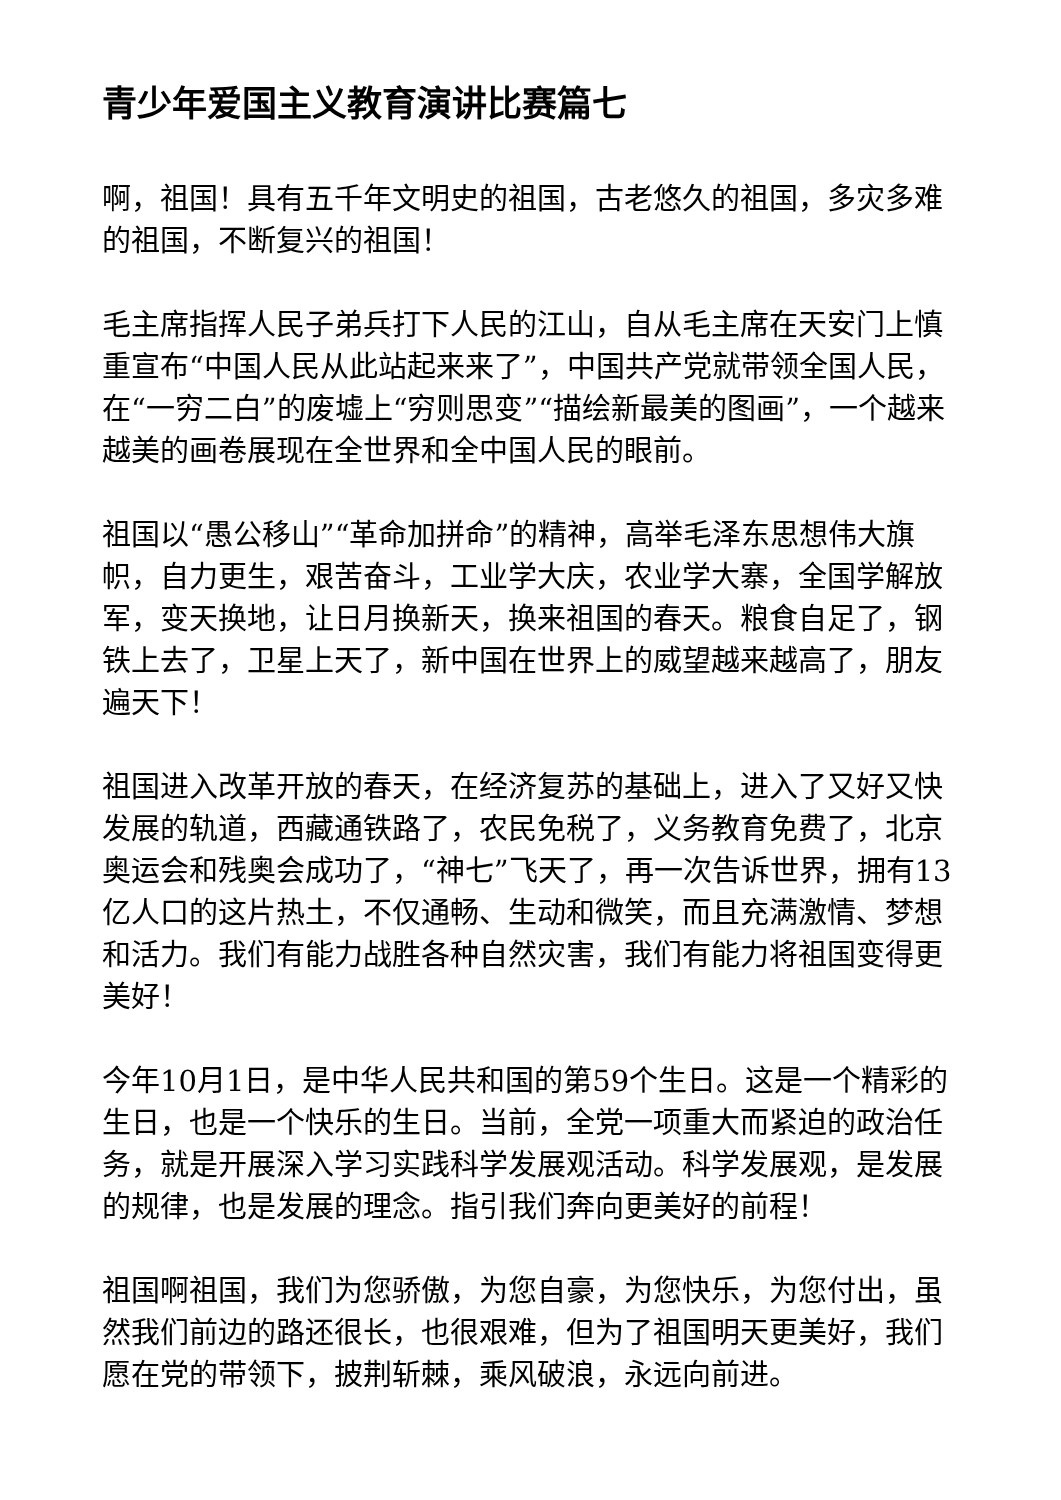青少年爱国主义教育演讲比赛篇七
啊，祖国！具有五千年文明史的祖国，古老悠久的祖国，多灾多难的祖国，不断复兴的祖国！
毛主席指挥人民子弟兵打下人民的江山，自从毛主席在天安门上慎重宣布“中国人民从此站起来来了”，中国共产党就带领全国人民，在“一穷二白”的废墟上“穷则思变”“描绘新最美的图画”，一个越来越美的画卷展现在全世界和全中国人民的眼前。
祖国以“愚公移山”“革命加拼命”的精神，高举毛泽东思想伟大旗帜，自力更生，艰苦奋斗，工业学大庆，农业学大寨，全国学解放军，变天换地，让日月换新天，换来祖国的春天。粮食自足了，钢铁上去了，卫星上天了，新中国在世界上的威望越来越高了，朋友遍天下！
祖国进入改革开放的春天，在经济复苏的基础上，进入了又好又快发展的轨道，西藏通铁路了，农民免税了，义务教育免费了，北京奥运会和残奥会成功了，“神七”飞天了，再一次告诉世界，拥有13亿人口的这片热土，不仅通畅、生动和微笑，而且充满激情、梦想和活力。我们有能力战胜各种自然灾害，我们有能力将祖国变得更美好！
今年10月1日，是中华人民共和国的第59个生日。这是一个精彩的生日，也是一个快乐的生日。当前，全党一项重大而紧迫的政治任务，就是开展深入学习实践科学发展观活动。科学发展观，是发展的规律，也是发展的理念。指引我们奔向更美好的前程！
祖国啊祖国，我们为您骄傲，为您自豪，为您快乐，为您付出，虽然我们前边的路还很长，也很艰难，但为了祖国明天更美好，我们愿在党的带领下，披荆斩棘，乘风破浪，永远向前进。